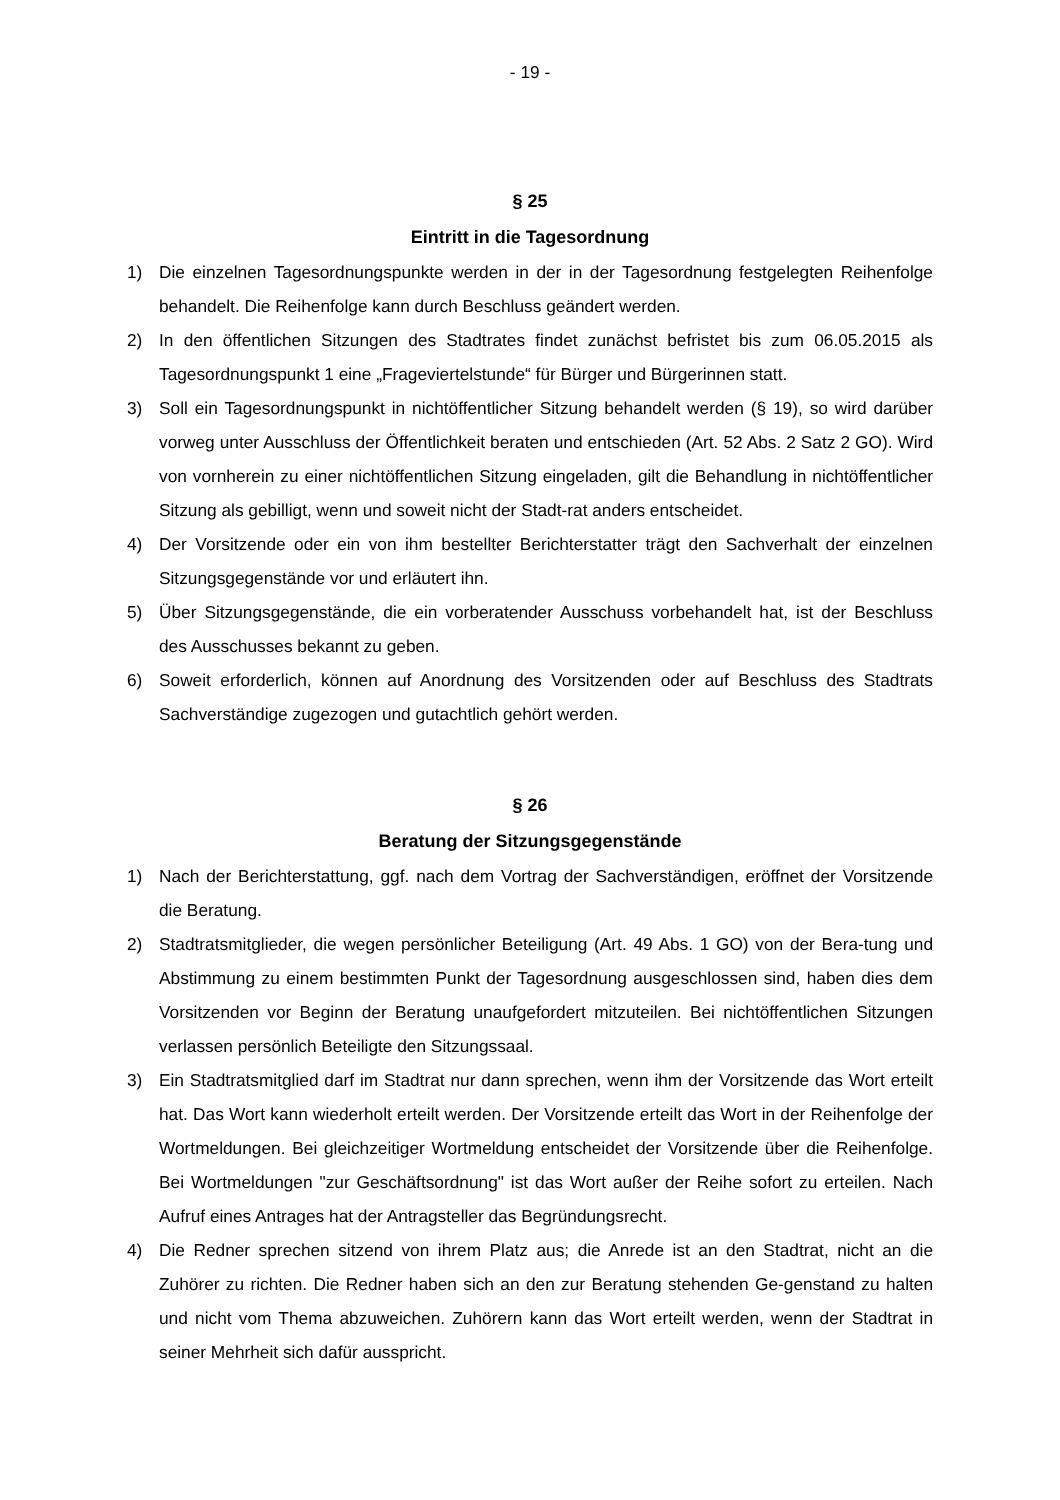- 19 -
§ 25
Eintritt in die Tagesordnung
1) Die einzelnen Tagesordnungspunkte werden in der in der Tagesordnung festgelegten Reihenfolge behandelt. Die Reihenfolge kann durch Beschluss geändert werden.
2) In den öffentlichen Sitzungen des Stadtrates findet zunächst befristet bis zum 06.05.2015 als Tagesordnungspunkt 1 eine „Frageviertelstunde“ für Bürger und Bürgerinnen statt.
3) Soll ein Tagesordnungspunkt in nichtöffentlicher Sitzung behandelt werden (§ 19), so wird darüber vorweg unter Ausschluss der Öffentlichkeit beraten und entschieden (Art. 52 Abs. 2 Satz 2 GO). Wird von vornherein zu einer nichtöffentlichen Sitzung eingeladen, gilt die Behandlung in nichtöffentlicher Sitzung als gebilligt, wenn und soweit nicht der Stadt-rat anders entscheidet.
4) Der Vorsitzende oder ein von ihm bestellter Berichterstatter trägt den Sachverhalt der einzelnen Sitzungsgegenstände vor und erläutert ihn.
5) Über Sitzungsgegenstände, die ein vorberatender Ausschuss vorbehandelt hat, ist der Beschluss des Ausschusses bekannt zu geben.
6) Soweit erforderlich, können auf Anordnung des Vorsitzenden oder auf Beschluss des Stadtrats Sachverständige zugezogen und gutachtlich gehört werden.
§ 26
Beratung der Sitzungsgegenstände
1) Nach der Berichterstattung, ggf. nach dem Vortrag der Sachverständigen, eröffnet der Vorsitzende die Beratung.
2) Stadtratsmitglieder, die wegen persönlicher Beteiligung (Art. 49 Abs. 1 GO) von der Bera-tung und Abstimmung zu einem bestimmten Punkt der Tagesordnung ausgeschlossen sind, haben dies dem Vorsitzenden vor Beginn der Beratung unaufgefordert mitzuteilen. Bei nichtöffentlichen Sitzungen verlassen persönlich Beteiligte den Sitzungssaal.
3) Ein Stadtratsmitglied darf im Stadtrat nur dann sprechen, wenn ihm der Vorsitzende das Wort erteilt hat. Das Wort kann wiederholt erteilt werden. Der Vorsitzende erteilt das Wort in der Reihenfolge der Wortmeldungen. Bei gleichzeitiger Wortmeldung entscheidet der Vorsitzende über die Reihenfolge. Bei Wortmeldungen "zur Geschäftsordnung" ist das Wort außer der Reihe sofort zu erteilen. Nach Aufruf eines Antrages hat der Antragsteller das Begründungsrecht.
4) Die Redner sprechen sitzend von ihrem Platz aus; die Anrede ist an den Stadtrat, nicht an die Zuhörer zu richten. Die Redner haben sich an den zur Beratung stehenden Ge-genstand zu halten und nicht vom Thema abzuweichen. Zuhörern kann das Wort erteilt werden, wenn der Stadtrat in seiner Mehrheit sich dafür ausspricht.